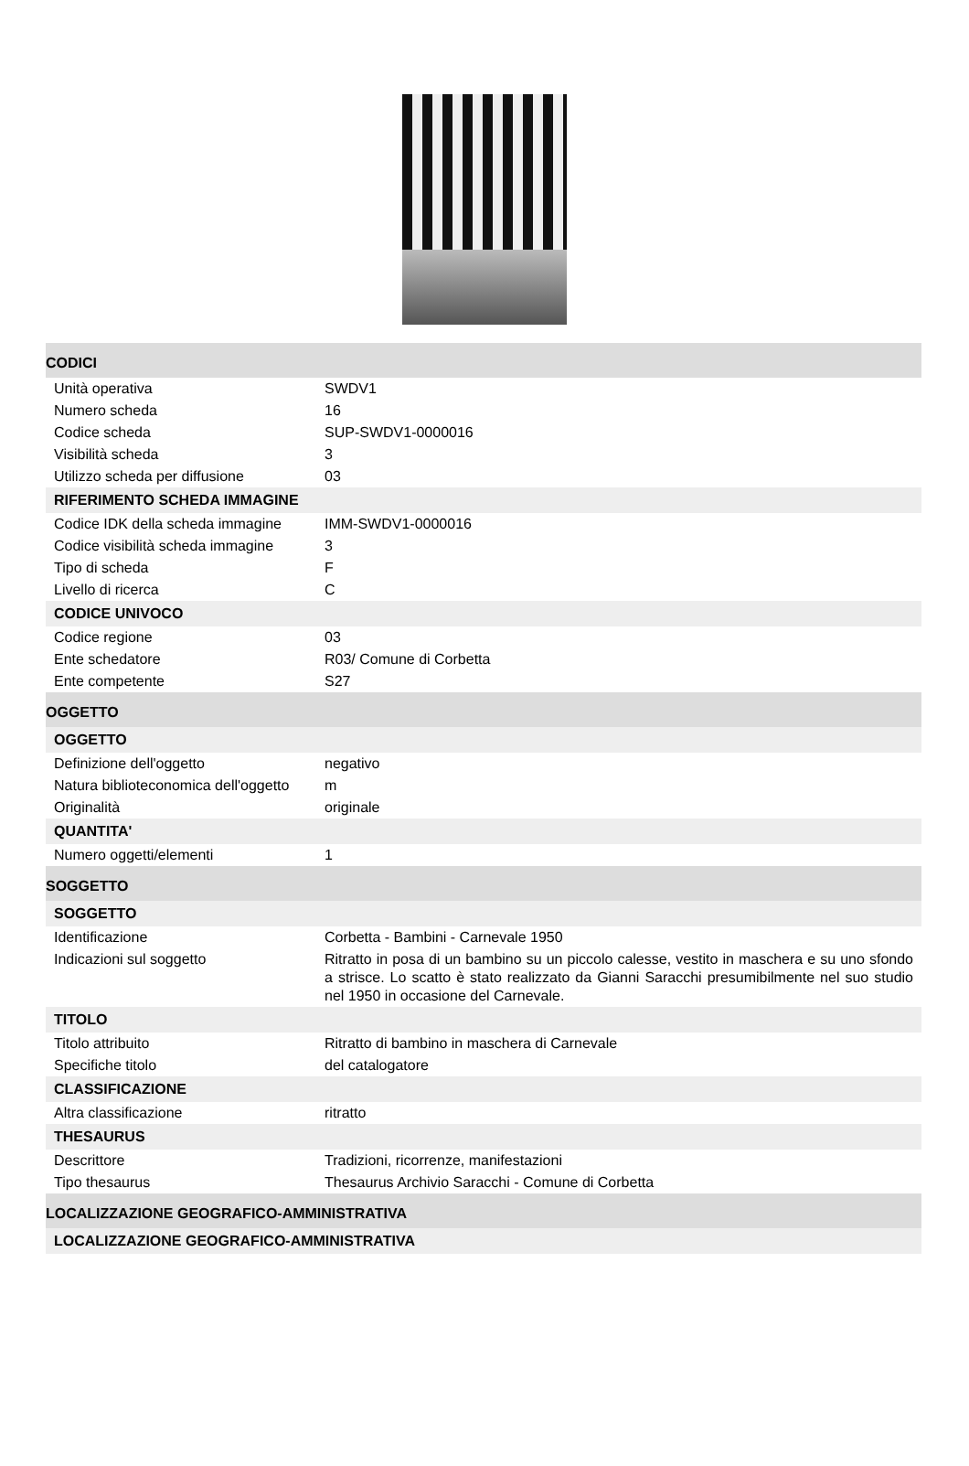| CODICI | |
| Unità operativa | SWDV1 |
| Numero scheda | 16 |
| Codice scheda | SUP-SWDV1-0000016 |
| Visibilità scheda | 3 |
| Utilizzo scheda per diffusione | 03 |
| RIFERIMENTO SCHEDA IMMAGINE | |
| Codice IDK della scheda immagine | IMM-SWDV1-0000016 |
| Codice visibilità scheda immagine | 3 |
| Tipo di scheda | F |
| Livello di ricerca | C |
| CODICE UNIVOCO | |
| Codice regione | 03 |
| Ente schedatore | R03/ Comune di Corbetta |
| Ente competente | S27 |
| OGGETTO | |
| OGGETTO | |
| Definizione dell'oggetto | negativo |
| Natura biblioteconomica dell'oggetto | m |
| Originalità | originale |
| QUANTITA' | |
| Numero oggetti/elementi | 1 |
| SOGGETTO | |
| SOGGETTO | |
| Identificazione | Corbetta - Bambini - Carnevale 1950 |
| Indicazioni sul soggetto | Ritratto in posa di un bambino su un piccolo calesse, vestito in maschera e su uno sfondo a strisce. Lo scatto è stato realizzato da Gianni Saracchi presumibilmente nel suo studio nel 1950 in occasione del Carnevale. |
| TITOLO | |
| Titolo attribuito | Ritratto di bambino in maschera di Carnevale |
| Specifiche titolo | del catalogatore |
| CLASSIFICAZIONE | |
| Altra classificazione | ritratto |
| THESAURUS | |
| Descrittore | Tradizioni, ricorrenze, manifestazioni |
| Tipo thesaurus | Thesaurus Archivio Saracchi - Comune di Corbetta |
| LOCALIZZAZIONE GEOGRAFICO-AMMINISTRATIVA | |
| LOCALIZZAZIONE GEOGRAFICO-AMMINISTRATIVA | |